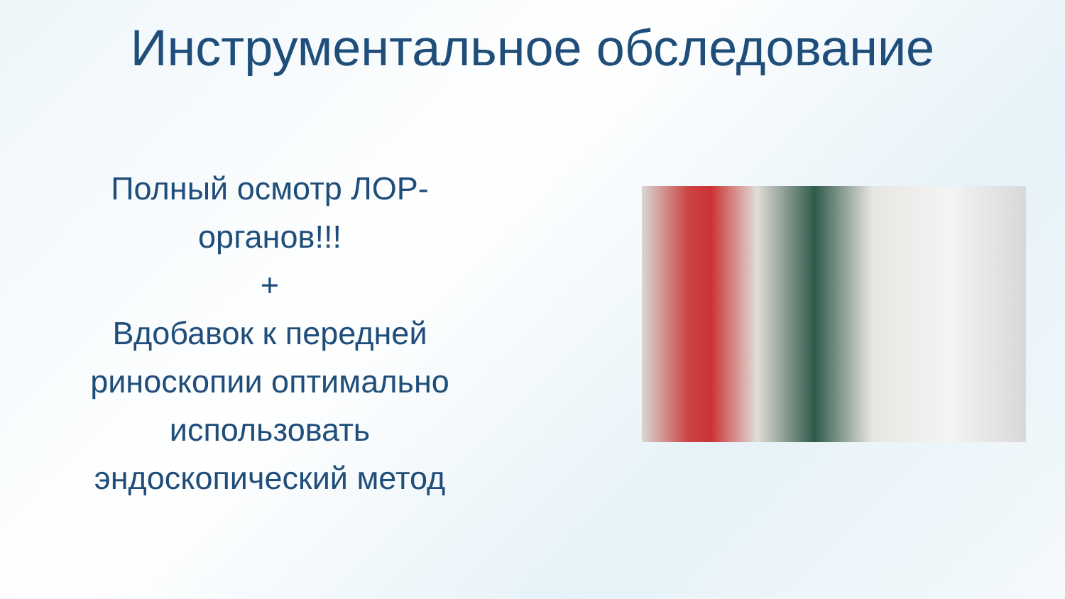Инструментальное обследование
Полный осмотр ЛОР-
органов!!!
+
Вдобавок к передней
риноскопии оптимально
использовать
эндоскопический метод